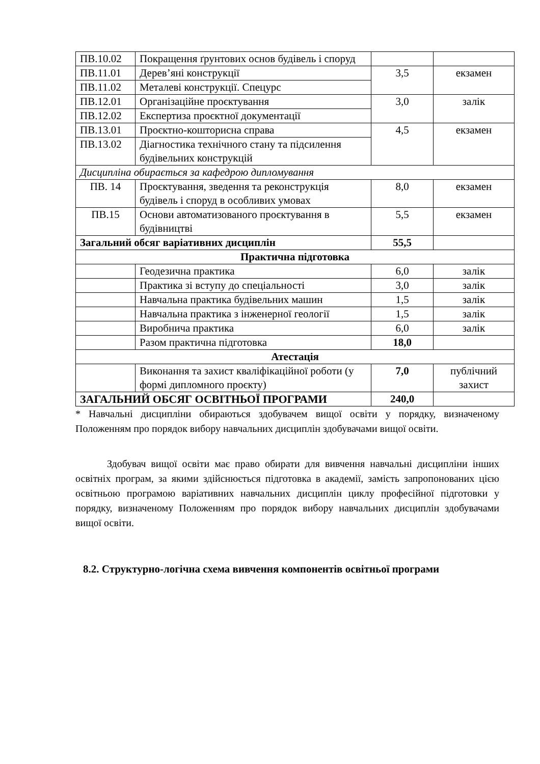| ПВ.10.02 | Покращення ґрунтових основ будівель і споруд | | |
| ПВ.11.01 | Дерев’яні конструкції | 3,5 | екзамен |
| ПВ.11.02 | Металеві конструкції. Спецурс | | |
| ПВ.12.01 | Організаційне проєктування | 3,0 | залік |
| ПВ.12.02 | Експертиза проєктної документації | | |
| ПВ.13.01 | Проєктно-кошторисна справа | 4,5 | екзамен |
| ПВ.13.02 | Діагностика технічного стану та підсилення будівельних конструкцій | | |
| Дисципліна обирається за кафедрою дипломування | | | |
| ПВ. 14 | Проєктування, зведення та реконструкція будівель і споруд в особливих умовах | 8,0 | екзамен |
| ПВ.15 | Основи автоматизованого проєктування в будівництві | 5,5 | екзамен |
| Загальний обсяг варіативних дисциплін | | 55,5 | |
| Практична підготовка | | | |
| | Геодезична практика | 6,0 | залік |
| | Практика зі вступу до спеціальності | 3,0 | залік |
| | Навчальна практика будівельних машин | 1,5 | залік |
| | Навчальна практика з інженерної геології | 1,5 | залік |
| | Виробнича практика | 6,0 | залік |
| | Разом практична підготовка | 18,0 | |
| Атестація | | | |
| | Виконання та захист кваліфікаційної роботи (у формі дипломного проєкту) | 7,0 | публічний захист |
| ЗАГАЛЬНИЙ ОБСЯГ ОСВІТНЬОЇ ПРОГРАМИ | | 240,0 | |
* Навчальні дисципліни обираються здобувачем вищої освіти у порядку, визначеному Положенням про порядок вибору навчальних дисциплін здобувачами вищої освіти.
Здобувач вищої освіти має право обирати для вивчення навчальні дисципліни інших освітніх програм, за якими здійснюється підготовка в академії, замість запропонованих цією освітньою програмою варіативних навчальних дисциплін циклу професійної підготовки у порядку, визначеному Положенням про порядок вибору навчальних дисциплін здобувачами вищої освіти.
8.2. Структурно-логічна схема вивчення компонентів освітньої програми